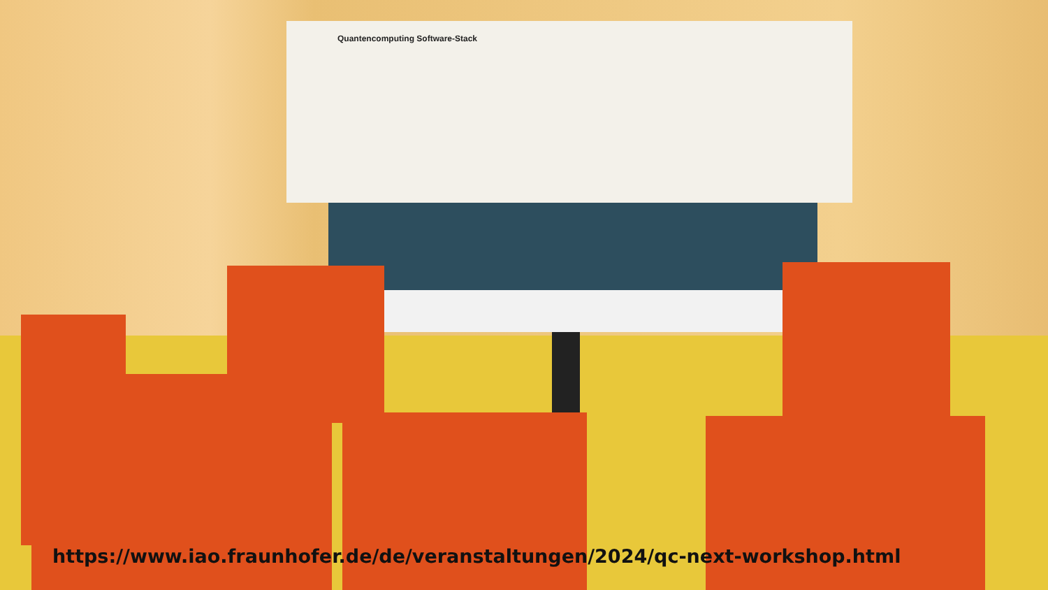Quantencomputing Software-Stack
https://www.iao.fraunhofer.de/de/veranstaltungen/2024/qc-next-workshop.html